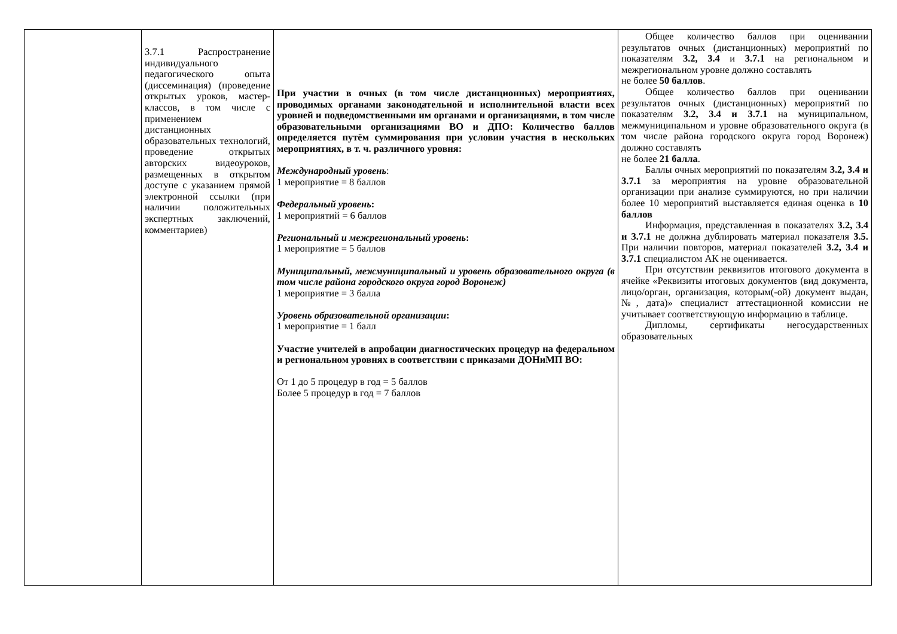| | 3.7.1 Распространение индивидуального педагогического опыта (диссеминация) (проведение открытых уроков, мастер-классов, в том числе с применением дистанционных образовательных технологий, проведение открытых авторских видеоуроков, размещенных в открытом доступе с указанием прямой электронной ссылки (при наличии положительных экспертных заключений, комментариев) | При участии в очных (в том числе дистанционных) мероприятиях, проводимых органами законодательной и исполнительной власти всех уровней и подведомственными им органами и организациями, в том числе образовательными организациями ВО и ДПО: Количество баллов определяется путём суммирования при условии участия в нескольких мероприятиях, в т. ч. различного уровня: Международный уровень : 1 мероприятие = 8 баллов Федеральный уровень : 1 мероприятий = 6 баллов Региональный и межрегиональный уровень : 1 мероприятие = 5 баллов Муниципальный, межмуниципальный и уровень образовательного округа (в том числе района городского округа город Воронеж) 1 мероприятие = 3 балла Уровень образовательной организации : 1 мероприятие = 1 балл Участие учителей в апробации диагностических процедур на федеральном и региональном уровнях в соответствии с приказами ДОНиМП ВО: От 1 до 5 процедур в год = 5 баллов Более 5 процедур в год = 7 баллов | Общее количество баллов при оценивании результатов очных (дистанционных) мероприятий по показателям 3.2, 3.4 и 3.7.1 на региональном и межрегиональном уровне должно составлять не более 50 баллов . Общее количество баллов при оценивании результатов очных (дистанционных) мероприятий по показателям 3.2, 3.4 и 3.7.1 на муниципальном, межмуниципальном и уровне образовательного округа (в том числе района городского округа город Воронеж) должно составлять не более 21 балла . Баллы очных мероприятий по показателям 3.2, 3.4 и 3.7.1 за мероприятия на уровне образовательной организации при анализе суммируются, но при наличии более 10 мероприятий выставляется единая оценка в 10 баллов Информация, представленная в показателях 3.2, 3.4 и 3.7.1 не должна дублировать материал показателя 3.5. При наличии повторов, материал показателей 3.2, 3.4 и 3.7.1 специалистом АК не оценивается. При отсутствии реквизитов итогового документа в ячейке «Реквизиты итоговых документов (вид документа, лицо/орган, организация, которым(-ой) документ выдан, №, дата)» специалист аттестационной комиссии не учитывает соответствующую информацию в таблице. Дипломы, сертификаты негосударственных образовательных |